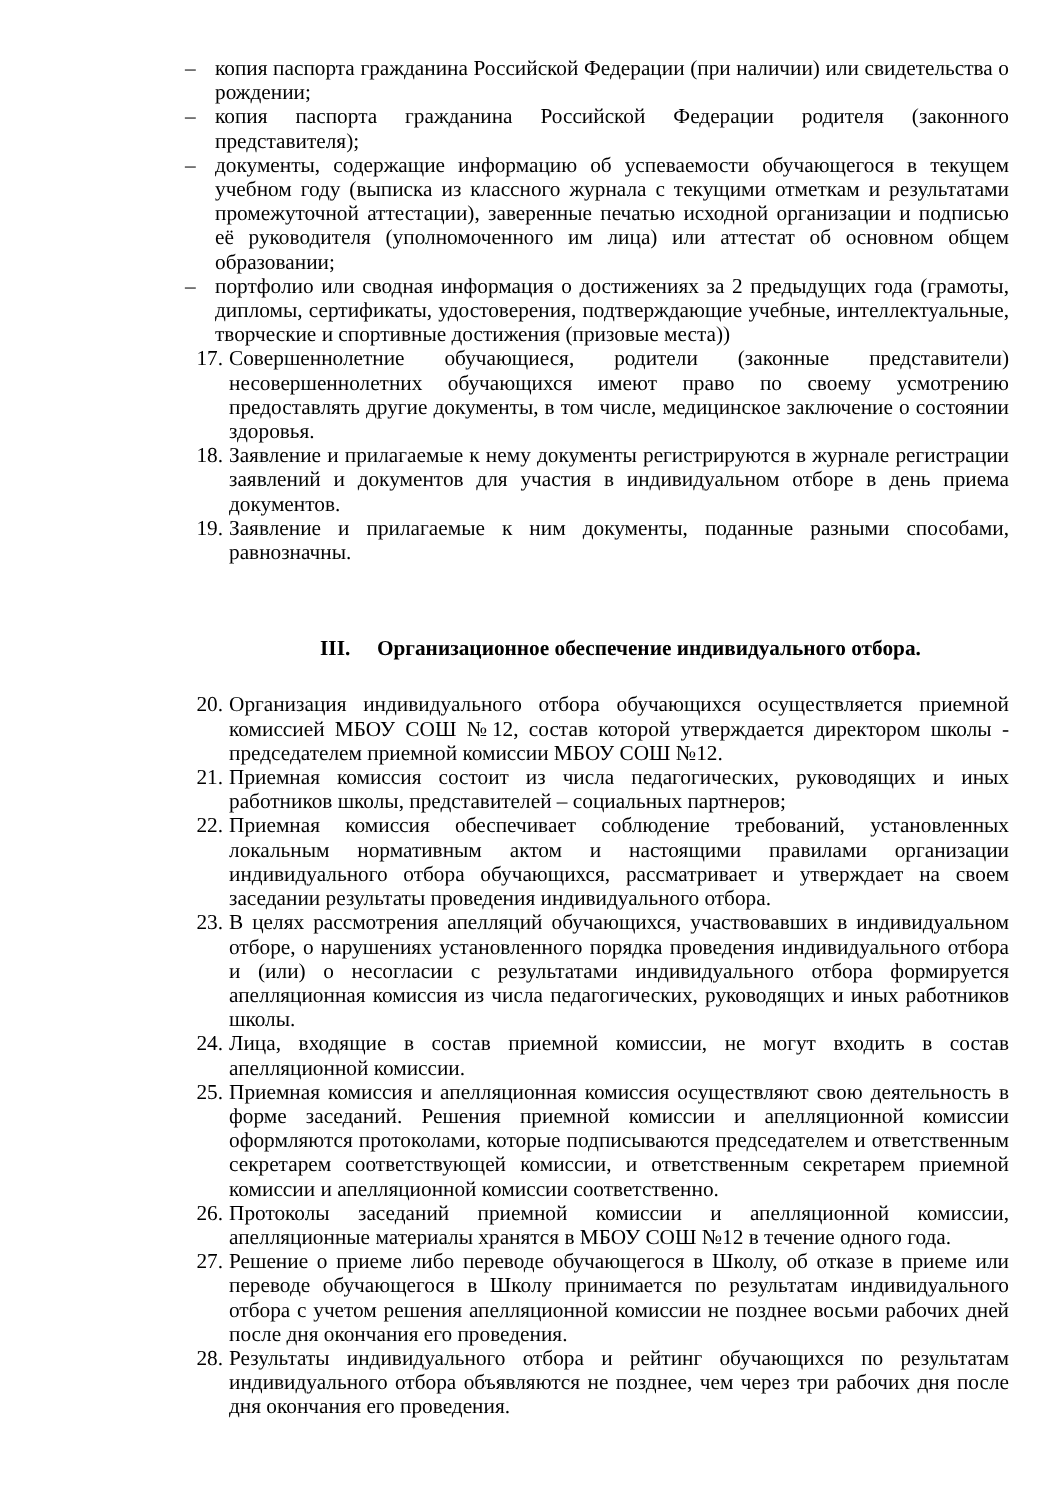– копия паспорта гражданина Российской Федерации (при наличии) или свидетельства о рождении;
– копия паспорта гражданина Российской Федерации родителя (законного представителя);
– документы, содержащие информацию об успеваемости обучающегося в текущем учебном году (выписка из классного журнала с текущими отметкам и результатами промежуточной аттестации), заверенные печатью исходной организации и подписью её руководителя (уполномоченного им лица) или аттестат об основном общем образовании;
– портфолио или сводная информация о достижениях за 2 предыдущих года (грамоты, дипломы, сертификаты, удостоверения, подтверждающие учебные, интеллектуальные, творческие и спортивные достижения (призовые места))
17. Совершеннолетние обучающиеся, родители (законные представители) несовершеннолетних обучающихся имеют право по своему усмотрению предоставлять другие документы, в том числе, медицинское заключение о состоянии здоровья.
18. Заявление и прилагаемые к нему документы регистрируются в журнале регистрации заявлений и документов для участия в индивидуальном отборе в день приема документов.
19. Заявление и прилагаемые к ним документы, поданные разными способами, равнозначны.
III. Организационное обеспечение индивидуального отбора.
20. Организация индивидуального отбора обучающихся осуществляется приемной комиссией МБОУ СОШ №12, состав которой утверждается директором школы - председателем приемной комиссии МБОУ СОШ №12.
21. Приемная комиссия состоит из числа педагогических, руководящих и иных работников школы, представителей – социальных партнеров;
22. Приемная комиссия обеспечивает соблюдение требований, установленных локальным нормативным актом и настоящими правилами организации индивидуального отбора обучающихся, рассматривает и утверждает на своем заседании результаты проведения индивидуального отбора.
23. В целях рассмотрения апелляций обучающихся, участвовавших в индивидуальном отборе, о нарушениях установленного порядка проведения индивидуального отбора и (или) о несогласии с результатами индивидуального отбора формируется апелляционная комиссия из числа педагогических, руководящих и иных работников школы.
24. Лица, входящие в состав приемной комиссии, не могут входить в состав апелляционной комиссии.
25. Приемная комиссия и апелляционная комиссия осуществляют свою деятельность в форме заседаний. Решения приемной комиссии и апелляционной комиссии оформляются протоколами, которые подписываются председателем и ответственным секретарем соответствующей комиссии, и ответственным секретарем приемной комиссии и апелляционной комиссии соответственно.
26. Протоколы заседаний приемной комиссии и апелляционной комиссии, апелляционные материалы хранятся в МБОУ СОШ №12 в течение одного года.
27. Решение о приеме либо переводе обучающегося в Школу, об отказе в приеме или переводе обучающегося в Школу принимается по результатам индивидуального отбора с учетом решения апелляционной комиссии не позднее восьми рабочих дней после дня окончания его проведения.
28. Результаты индивидуального отбора и рейтинг обучающихся по результатам индивидуального отбора объявляются не позднее, чем через три рабочих дня после дня окончания его проведения.